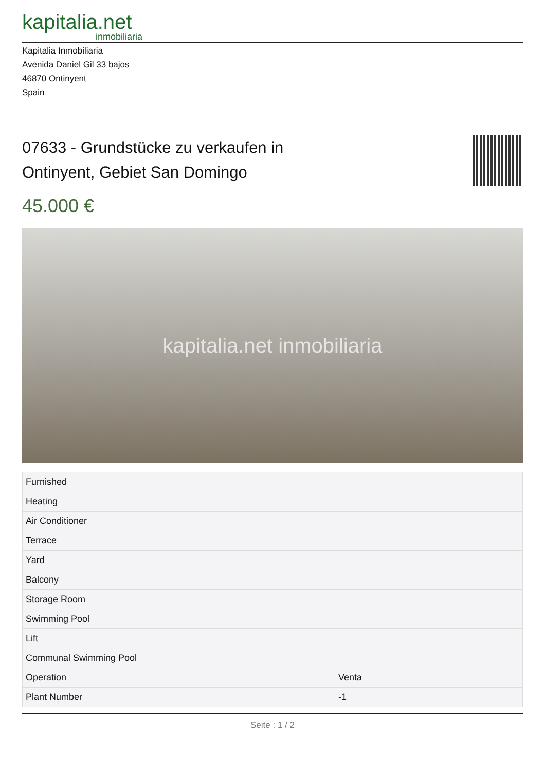kapitalia.net
inmobiliaria
Kapitalia Inmobiliaria
Avenida Daniel Gil 33 bajos
46870 Ontinyent
Spain
07633 - Grundstücke zu verkaufen in
Ontinyent, Gebiet San Domingo
45.000 €
kapitalia.net inmobiliaria
| Furnished | |
| Heating | |
| Air Conditioner | |
| Terrace | |
| Yard | |
| Balcony | |
| Storage Room | |
| Swimming Pool | |
| Lift | |
| Communal Swimming Pool | |
| Operation | Venta |
| Plant Number | -1 |
Seite : 1 / 2